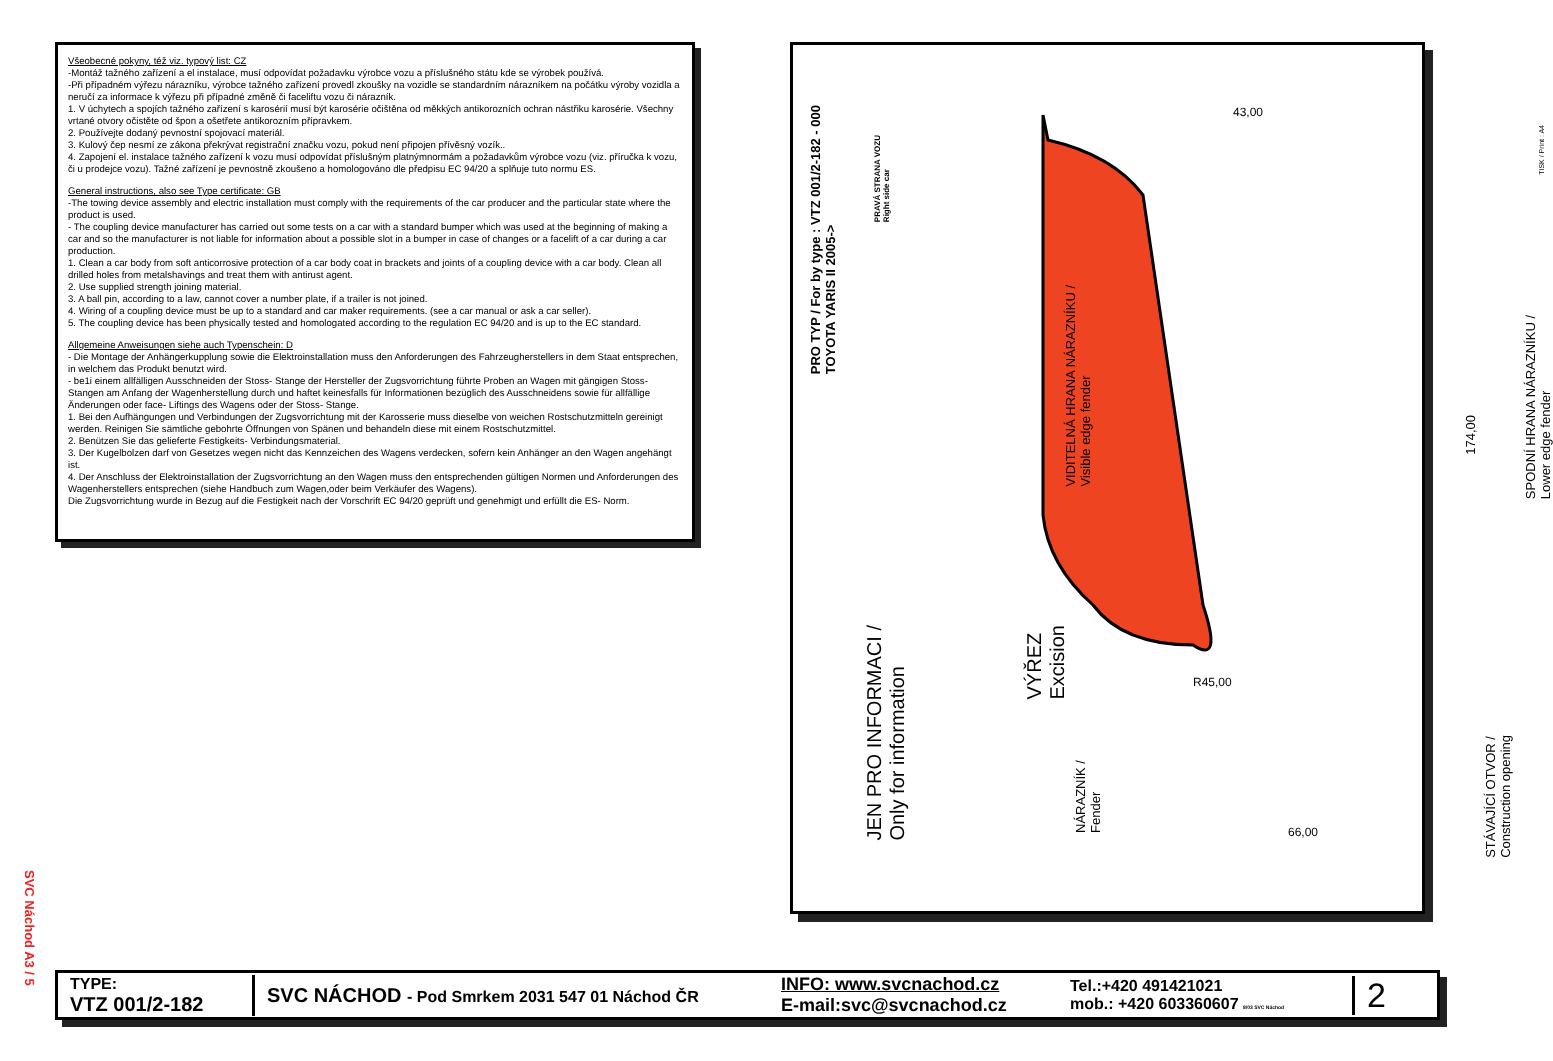SVC Náchod A3 / 5
Všeobecné pokyny, též viz. typový list: CZ
-Montáž tažného zařízení a el instalace, musí odpovídat požadavku výrobce vozu a příslušného státu kde se výrobek používá.
-Při případném výřezu nárazníku, výrobce tažného zařízení provedl zkoušky na vozidle se standardním nárazníkem na počátku výroby vozidla a neručí za informace k výřezu při případné změně či faceliftu vozu či nárazník.
1. V úchytech a spojích tažného zařízení s karosérií musí být karosérie očištěna od měkkých antikorozních ochran nástřiku karosérie. Všechny vrtané otvory očistěte od špon a ošetřete antikorozním přípravkem.
2. Používejte dodaný pevnostní spojovací materiál.
3. Kulový čep nesmí ze zákona překrývat registrační značku vozu, pokud není připojen přívěsný vozík..
4. Zapojení el. instalace tažného zařízení k vozu musí odpovídat příslušným platnýmnormám a požadavkům výrobce vozu (viz. příručka k vozu, či u prodejce vozu). Tažné zařízení je pevnostně zkoušeno a homologováno dle předpisu EC 94/20 a splňuje tuto normu ES.
General instructions, also see Type certificate: GB
-The towing device assembly and electric installation must comply with the requirements of the car producer and the particular state where the product is used.
- The coupling device manufacturer has carried out some tests on a car with a standard bumper which was used at the beginning of making a car and so the manufacturer is not liable for information about a possible slot in a bumper in case of changes or a facelift of a car during a car production.
1. Clean a car body from soft anticorrosive protection of a car body coat in brackets and joints of a coupling device with a car body. Clean all drilled holes from metalshavings and treat them with antirust agent.
2. Use supplied strength joining material.
3. A ball pin, according to a law, cannot cover a number plate, if a trailer is not joined.
4. Wiring of a coupling device must be up to a standard and car maker requirements. (see a car manual or ask a car seller).
5. The coupling device has been physically tested and homologated according to the regulation EC 94/20 and is up to the EC standard.
Allgemeine Anweisungen siehe auch Typenschein: D
- Die Montage der Anhängerkupplung sowie die Elektroinstallation muss den Anforderungen des Fahrzeugherstellers in dem Staat entsprechen, in welchem das Produkt benutzt wird.
- be1i einem allfälligen Ausschneiden der Stoss- Stange der Hersteller der Zugsvorrichtung führte Proben an Wagen mit gängigen Stoss- Stangen am Anfang der Wagenherstellung durch und haftet keinesfalls für Informationen bezüglich des Ausschneidens sowie für allfällige Änderungen oder face- Liftings des Wagens oder der Stoss- Stange.
1. Bei den Aufhängungen und Verbindungen der Zugsvorrichtung mit der Karosserie muss dieselbe von weichen Rostschutzmitteln gereinigt werden. Reinigen Sie sämtliche gebohrte Öffnungen von Spänen und behandeln diese mit einem Rostschutzmittel.
2. Benützen Sie das gelieferte Festigkeits- Verbindungsmaterial.
3. Der Kugelbolzen darf von Gesetzes wegen nicht das Kennzeichen des Wagens verdecken, sofern kein Anhänger an den Wagen angehängt ist.
4. Der Anschluss der Elektroinstallation der Zugsvorrichtung an den Wagen muss den entsprechenden gültigen Normen und Anforderungen des Wagenherstellers entsprechen (siehe Handbuch zum Wagen,oder beim Verkäufer des Wagens).
Die Zugsvorrichtung wurde in Bezug auf die Festigkeit nach der Vorschrift EC 94/20 geprüft und genehmigt und erfüllt die ES- Norm.
PRO TYP / For by type : VTZ 001/2-182 - 000
TOYOTA YARIS II 2005->
PRAVÁ STRANA VOZU
Right side car
JEN PRO INFORMACI /
Only for information
VÝŘEZ
Excision
VIDITELNÁ HRANA NÁRAZNÍKU /
Visible edge fender
NÁRAZNÍK /
Fender
43,00
174,00
66,00
R45,00
TISK / Print : A4
SPODNÍ HRANA NÁRAZNÍKU /
Lower edge fender
STÁVAJÍCÍ OTVOR /
Construction opening
TYPE:
VTZ 001/2-182
SVC NÁCHOD - Pod Smrkem 2031 547 01 Náchod ČR
INFO: www.svcnachod.cz
E-mail:svc@svcnachod.cz
Tel.:+420 491421021
mob.: +420 603360607 8/03 SVC Náchod
2